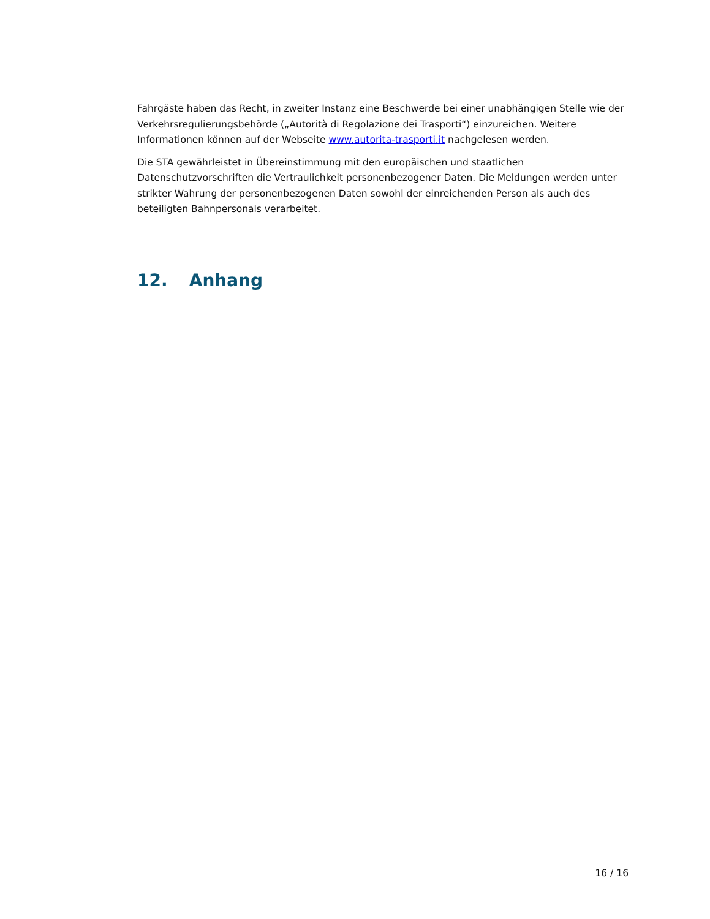Fahrgäste haben das Recht, in zweiter Instanz eine Beschwerde bei einer unabhängigen Stelle wie der Verkehrsregulierungsbehörde („Autorità di Regolazione dei Trasporti“) einzureichen. Weitere Informationen können auf der Webseite www.autorita-trasporti.it nachgelesen werden.
Die STA gewährleistet in Übereinstimmung mit den europäischen und staatlichen Datenschutzvorschriften die Vertraulichkeit personenbezogener Daten. Die Meldungen werden unter strikter Wahrung der personenbezogenen Daten sowohl der einreichenden Person als auch des beteiligten Bahnpersonals verarbeitet.
12. Anhang
16 / 16